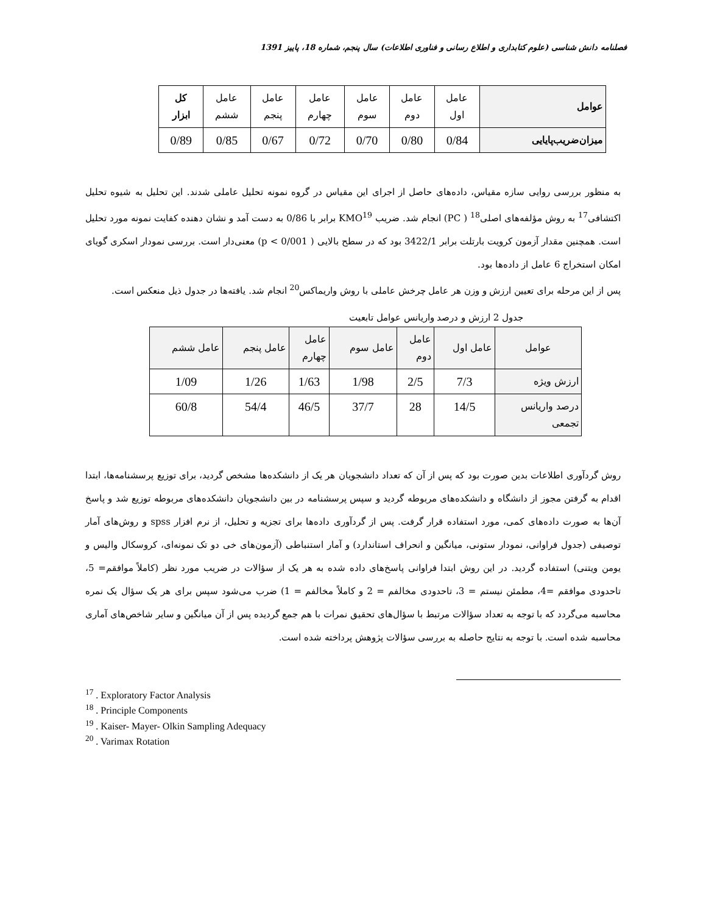فصلنامه دانش شناسی (علوم کتابداری و اطلاع رسانی و فناوری اطلاعات) سال پنجم، شماره 18، پاییز 1391
| عوامل | عامل اول | عامل دوم | عامل سوم | عامل چهارم | عامل پنجم | عامل ششم | کل ابزار |
| میزان‌ضریب‌پایایی | 0/84 | 0/80 | 0/70 | 0/72 | 0/67 | 0/85 | 0/89 |
به منظور بررسی روایی سازه مقیاس، داده‌های حاصل از اجرای این مقیاس در گروه نمونه تحلیل عاملی شدند. این تحلیل به شیوه تحلیل اکتشافی<sup>17</sup> به روش مؤلفه‌های اصلی<sup>18</sup> ( PC) انجام شد. ضریب KMO<sup>19</sup> برابر با 0/86 به دست آمد و نشان دهنده کفایت نمونه مورد تحلیل است. همچنین مقدار آزمون کرویت بارتلت برابر 3422/1 بود که در سطح بالایی ( p < 0/001) معنی‌دار است. بررسی نمودار اسکری گویای امکان استخراج 6 عامل از داده‌ها بود.
پس از این مرحله برای تعیین ارزش و وزن هر عامل چرخش عاملی با روش واریماکس<sup>20</sup> انجام شد. یافته‌ها در جدول ذیل منعکس است.
جدول 2 ارزش و درصد واریانس عوامل تابعیت
| عوامل | عامل اول | عامل دوم | عامل سوم | عامل چهارم | عامل پنجم | عامل ششم |
| --- | --- | --- | --- | --- | --- | --- |
| ارزش ویژه | 7/3 | 2/5 | 1/98 | 1/63 | 1/26 | 1/09 |
| درصد واریانس تجمعی | 14/5 | 28 | 37/7 | 46/5 | 54/4 | 60/8 |
روش گردآوری اطلاعات بدین صورت بود که پس از آن که تعداد دانشجویان هر یک از دانشکده‌ها مشخص گردید، برای توزیع پرسشنامه‌ها، ابتدا اقدام به گرفتن مجوز از دانشگاه و دانشکده‌های مربوطه گردید و سپس پرسشنامه در بین دانشجویان دانشکده‌های مربوطه توزیع شد و پاسخ آن‌ها به صورت داده‌های کمی، مورد استفاده قرار گرفت. پس از گردآوری داده‌ها برای تجزیه و تحلیل، از نرم افزار spss و روش‌های آمار توصیفی (جدول فراوانی، نمودار ستونی، میانگین و انحراف استاندارد) و آمار استنباطی (آزمون‌های خی دو تک نمونه‌ای، کروسکال والیس و یومن ویتنی) استفاده گردید. در این روش ابتدا فراوانی پاسخ‌های داده شده به هر یک از سؤالات در ضریب مورد نظر (کاملاً موافقم= 5، تاحدودی موافقم =4، مطمئن نیستم = 3، تاحدودی مخالفم = 2 و کاملاً مخالفم = 1) ضرب می‌شود سپس برای هر یک سؤال یک نمره محاسبه می‌گردد که با توجه به تعداد سؤالات مرتبط با سؤال‌های تحقیق نمرات با هم جمع گردیده پس از آن میانگین و سایر شاخص‌های آماری محاسبه شده است. با توجه به نتایج حاصله به بررسی سؤالات پژوهش پرداخته شده است.
<sup>17</sup> . Exploratory Factor Analysis
<sup>18</sup> . Principle Components
<sup>19</sup> . Kaiser- Mayer- Olkin Sampling Adequacy
<sup>20</sup> . Varimax Rotation